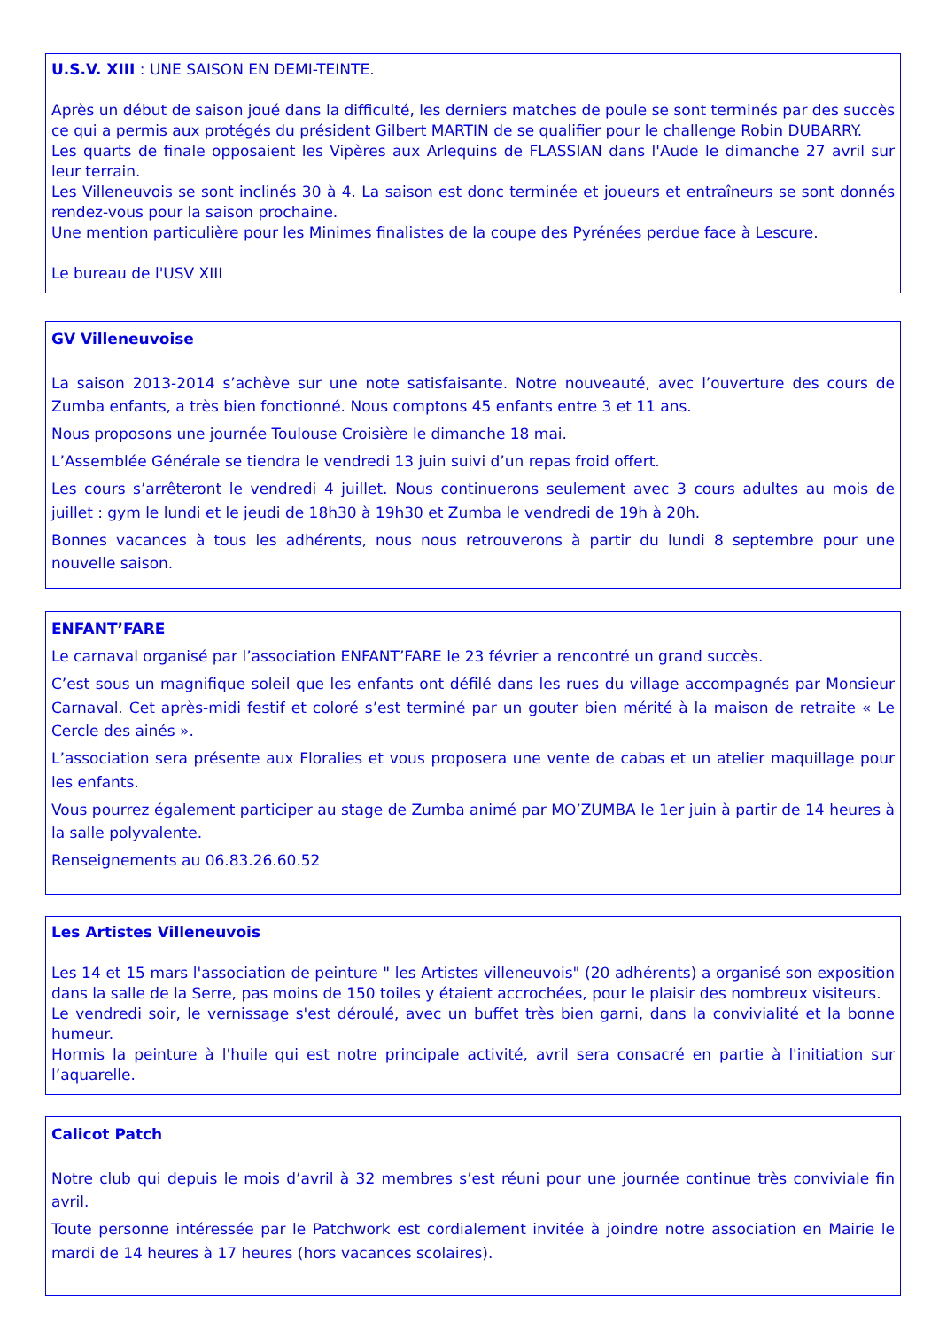U.S.V. XIII : UNE SAISON EN DEMI-TEINTE.
Après un début de saison joué dans la difficulté, les derniers matches de poule se sont terminés par des succès ce qui a permis aux protégés du président Gilbert MARTIN de se qualifier pour le challenge Robin DUBARRY.
Les quarts de finale opposaient les Vipères aux Arlequins de FLASSIAN dans l'Aude le dimanche 27 avril sur leur terrain.
Les Villeneuvois se sont inclinés 30 à 4. La saison est donc terminée et joueurs et entraîneurs se sont donnés rendez-vous pour la saison prochaine.
Une mention particulière pour les Minimes finalistes de la coupe des Pyrénées perdue face à Lescure.
Le bureau de l'USV XIII
GV Villeneuvoise
La saison 2013-2014 s’achève sur une note satisfaisante. Notre nouveauté, avec l’ouverture des cours de Zumba enfants, a très bien fonctionné. Nous comptons 45 enfants entre 3 et 11 ans.
Nous proposons une journée Toulouse Croisière le dimanche 18 mai.
L’Assemblée Générale se tiendra le vendredi 13 juin suivi d’un repas froid offert.
Les cours s’arrêteront le vendredi 4 juillet. Nous continuerons seulement avec 3 cours adultes au mois de juillet : gym le lundi et le jeudi de 18h30 à 19h30 et Zumba le vendredi de 19h à 20h.
Bonnes vacances à tous les adhérents, nous nous retrouverons à partir du lundi 8 septembre pour une nouvelle saison.
ENFANT’FARE
Le carnaval organisé par l’association ENFANT’FARE le 23 février a rencontré un grand succès.
C’est sous un magnifique soleil que les enfants ont défilé dans les rues du village accompagnés par Monsieur Carnaval. Cet après-midi festif et coloré s’est terminé par un gouter bien mérité à la maison de retraite « Le Cercle des ainés ».
L’association sera présente aux Floralies et vous proposera une vente de cabas et un atelier maquillage pour les enfants.
Vous pourrez également participer au stage de Zumba animé par MO’ZUMBA le 1er juin à partir de 14 heures à la salle polyvalente.
Renseignements au 06.83.26.60.52
Les Artistes Villeneuvois
Les 14 et 15 mars l'association de peinture " les Artistes villeneuvois" (20 adhérents) a organisé son exposition dans la salle de la Serre, pas moins de 150 toiles y étaient accrochées, pour le plaisir des nombreux visiteurs.
Le vendredi soir, le vernissage s'est déroulé, avec un buffet très bien garni, dans la convivialité et la bonne humeur.
Hormis la peinture à l'huile qui est notre principale activité, avril sera consacré en partie à l'initiation sur l’aquarelle.
Calicot Patch
Notre club qui depuis le mois d’avril à 32 membres s’est réuni pour une journée continue très conviviale fin avril.
Toute personne intéressée par le Patchwork est cordialement invitée à joindre notre association en Mairie le mardi de 14 heures à 17 heures (hors vacances scolaires).